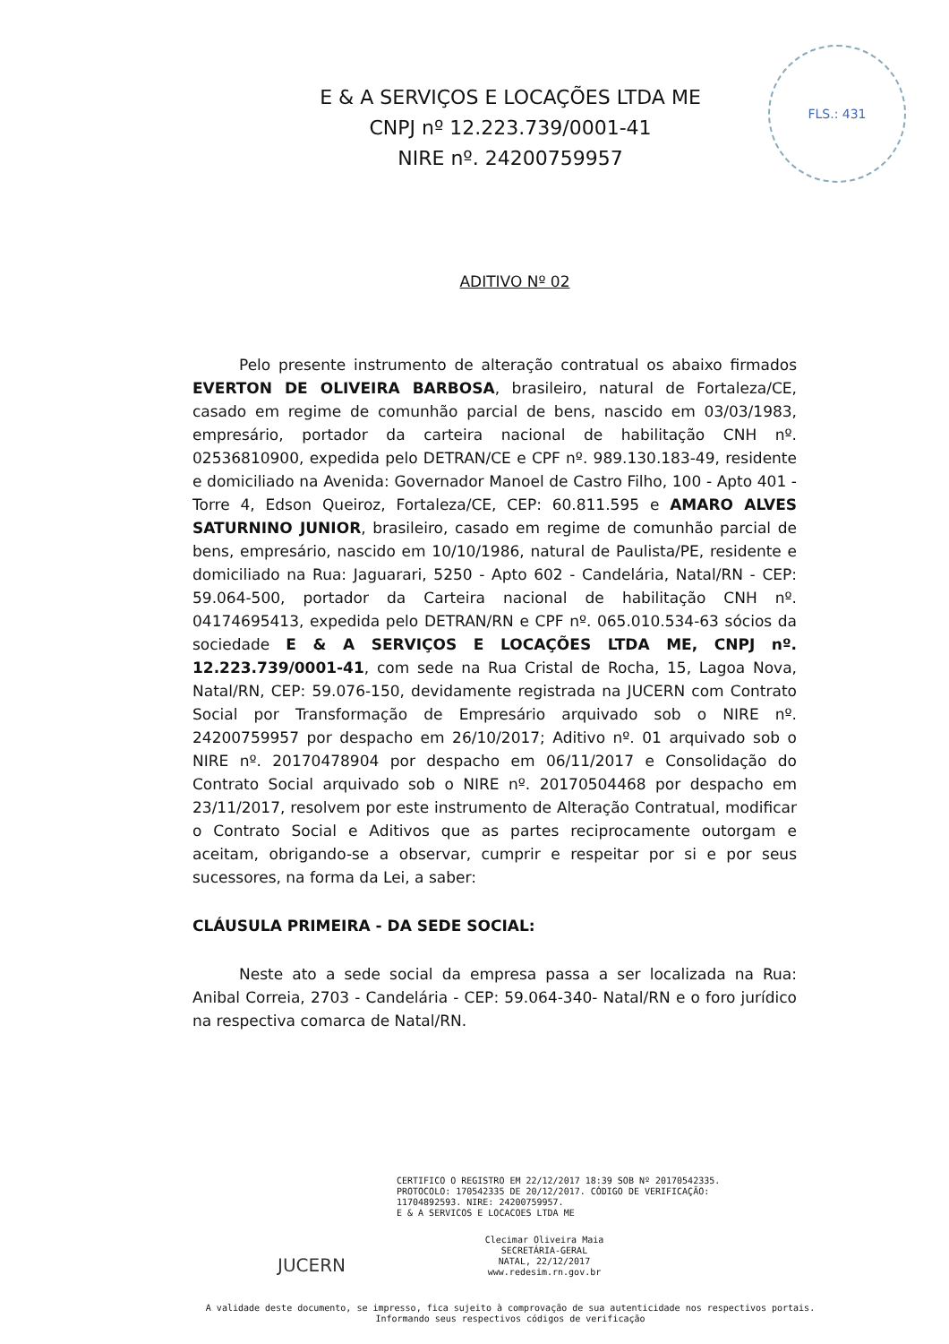FLS.: 431
E & A SERVIÇOS E LOCAÇÕES LTDA ME
CNPJ nº 12.223.739/0001-41
NIRE nº. 24200759957
ADITIVO Nº 02
Pelo presente instrumento de alteração contratual os abaixo firmados EVERTON DE OLIVEIRA BARBOSA, brasileiro, natural de Fortaleza/CE, casado em regime de comunhão parcial de bens, nascido em 03/03/1983, empresário, portador da carteira nacional de habilitação CNH nº. 02536810900, expedida pelo DETRAN/CE e CPF nº. 989.130.183-49, residente e domiciliado na Avenida: Governador Manoel de Castro Filho, 100 - Apto 401 - Torre 4, Edson Queiroz, Fortaleza/CE, CEP: 60.811.595 e AMARO ALVES SATURNINO JUNIOR, brasileiro, casado em regime de comunhão parcial de bens, empresário, nascido em 10/10/1986, natural de Paulista/PE, residente e domiciliado na Rua: Jaguarari, 5250 - Apto 602 - Candelária, Natal/RN - CEP: 59.064-500, portador da Carteira nacional de habilitação CNH nº. 04174695413, expedida pelo DETRAN/RN e CPF nº. 065.010.534-63 sócios da sociedade E & A SERVIÇOS E LOCAÇÕES LTDA ME, CNPJ nº. 12.223.739/0001-41, com sede na Rua Cristal de Rocha, 15, Lagoa Nova, Natal/RN, CEP: 59.076-150, devidamente registrada na JUCERN com Contrato Social por Transformação de Empresário arquivado sob o NIRE nº. 24200759957 por despacho em 26/10/2017; Aditivo nº. 01 arquivado sob o NIRE nº. 20170478904 por despacho em 06/11/2017 e Consolidação do Contrato Social arquivado sob o NIRE nº. 20170504468 por despacho em 23/11/2017, resolvem por este instrumento de Alteração Contratual, modificar o Contrato Social e Aditivos que as partes reciprocamente outorgam e aceitam, obrigando-se a observar, cumprir e respeitar por si e por seus sucessores, na forma da Lei, a saber:
CLÁUSULA PRIMEIRA - DA SEDE SOCIAL:
Neste ato a sede social da empresa passa a ser localizada na Rua: Anibal Correia, 2703 - Candelária - CEP: 59.064-340- Natal/RN e o foro jurídico na respectiva comarca de Natal/RN.
CERTIFICO O REGISTRO EM 22/12/2017 18:39 SOB Nº 20170542335.
PROTOCOLO: 170542335 DE 20/12/2017. CÓDIGO DE VERIFICAÇÃO:
11704892593. NIRE: 24200759957.
E & A SERVICOS E LOCACOES LTDA ME
Clecimar Oliveira Maia
SECRETÁRIA-GERAL
NATAL, 22/12/2017
www.redesim.rn.gov.br
JUCERN
A validade deste documento, se impresso, fica sujeito à comprovação de sua autenticidade nos respectivos portais.
Informando seus respectivos códigos de verificação